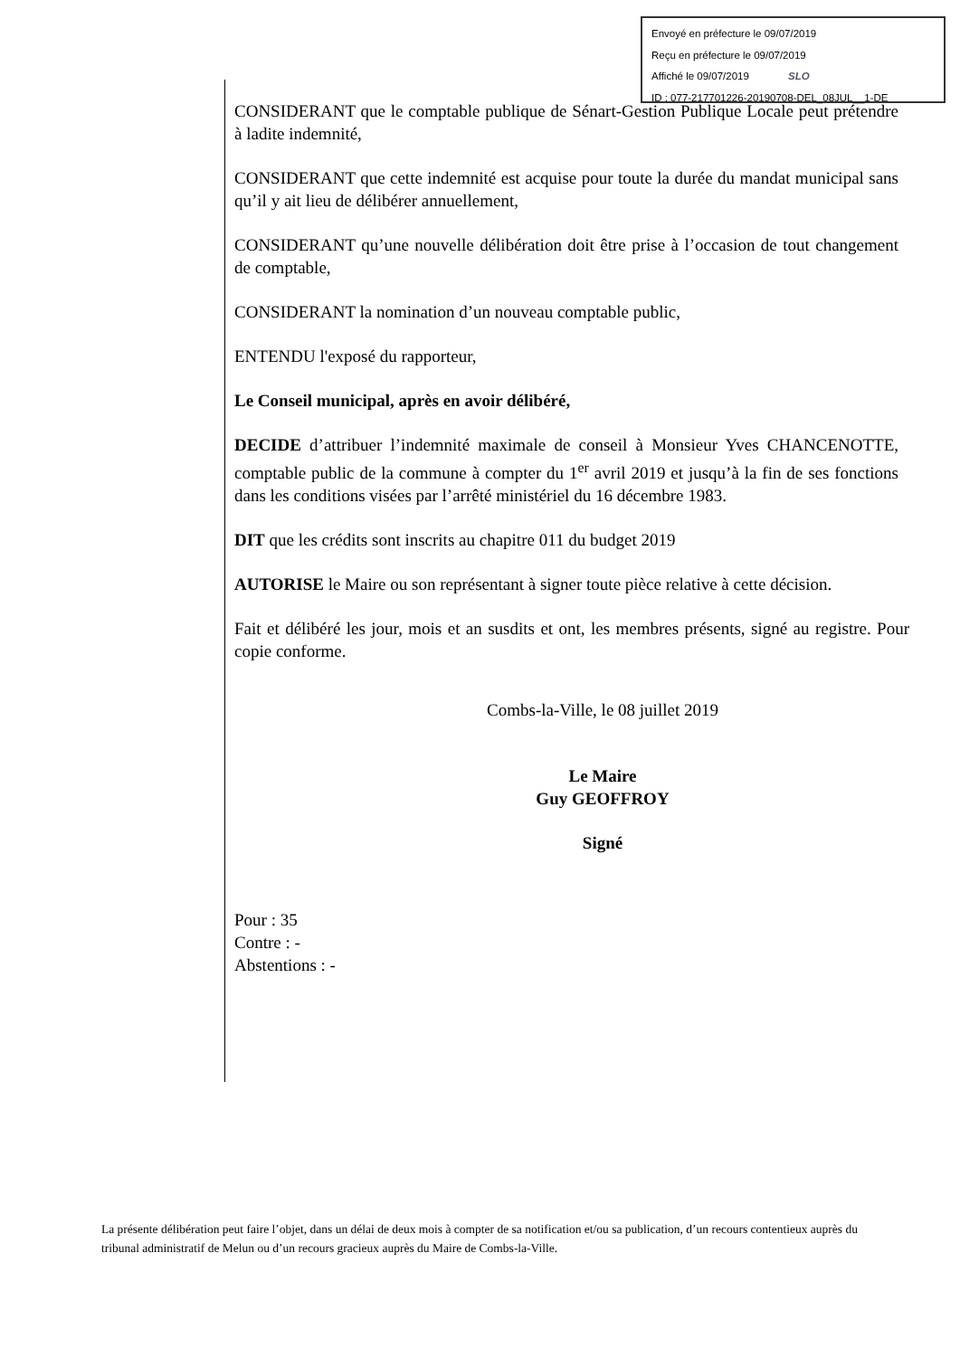Envoyé en préfecture le 09/07/2019
Reçu en préfecture le 09/07/2019
Affiché le 09/07/2019 SLO
ID : 077-217701226-20190708-DEL_08JUL__1-DE
CONSIDERANT que le comptable publique de Sénart-Gestion Publique Locale peut prétendre à ladite indemnité,
CONSIDERANT que cette indemnité est acquise pour toute la durée du mandat municipal sans qu’il y ait lieu de délibérer annuellement,
CONSIDERANT qu’une nouvelle délibération doit être prise à l’occasion de tout changement de comptable,
CONSIDERANT la nomination d’un nouveau comptable public,
ENTENDU l'exposé du rapporteur,
Le Conseil municipal, après en avoir délibéré,
DECIDE d’attribuer l’indemnité maximale de conseil à Monsieur Yves CHANCENOTTE, comptable public de la commune à compter du 1<sup>er</sup> avril 2019 et jusqu’à la fin de ses fonctions dans les conditions visées par l’arrêté ministériel du 16 décembre 1983.
DIT que les crédits sont inscrits au chapitre 011 du budget 2019
AUTORISE le Maire ou son représentant à signer toute pièce relative à cette décision.
Fait et délibéré les jour, mois et an susdits et ont, les membres présents, signé au registre. Pour copie conforme.
Combs-la-Ville, le 08 juillet 2019
Le Maire
Guy GEOFFROY
Signé
Pour : 35
Contre : -
Abstentions : -
La présente délibération peut faire l’objet, dans un délai de deux mois à compter de sa notification et/ou sa publication, d’un recours contentieux auprès du tribunal administratif de Melun ou d’un recours gracieux auprès du Maire de Combs-la-Ville.